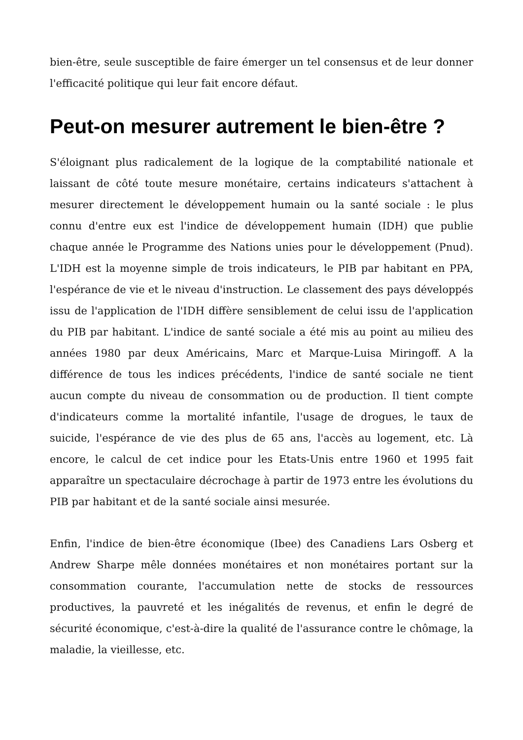bien-être, seule susceptible de faire émerger un tel consensus et de leur donner l'efficacité politique qui leur fait encore défaut.
Peut-on mesurer autrement le bien-être ?
S'éloignant plus radicalement de la logique de la comptabilité nationale et laissant de côté toute mesure monétaire, certains indicateurs s'attachent à mesurer directement le développement humain ou la santé sociale : le plus connu d'entre eux est l'indice de développement humain (IDH) que publie chaque année le Programme des Nations unies pour le développement (Pnud). L'IDH est la moyenne simple de trois indicateurs, le PIB par habitant en PPA, l'espérance de vie et le niveau d'instruction. Le classement des pays développés issu de l'application de l'IDH diffère sensiblement de celui issu de l'application du PIB par habitant. L'indice de santé sociale a été mis au point au milieu des années 1980 par deux Américains, Marc et Marque-Luisa Miringoff. A la différence de tous les indices précédents, l'indice de santé sociale ne tient aucun compte du niveau de consommation ou de production. Il tient compte d'indicateurs comme la mortalité infantile, l'usage de drogues, le taux de suicide, l'espérance de vie des plus de 65 ans, l'accès au logement, etc. Là encore, le calcul de cet indice pour les Etats-Unis entre 1960 et 1995 fait apparaître un spectaculaire décrochage à partir de 1973 entre les évolutions du PIB par habitant et de la santé sociale ainsi mesurée.
Enfin, l'indice de bien-être économique (Ibee) des Canadiens Lars Osberg et Andrew Sharpe mêle données monétaires et non monétaires portant sur la consommation courante, l'accumulation nette de stocks de ressources productives, la pauvreté et les inégalités de revenus, et enfin le degré de sécurité économique, c'est-à-dire la qualité de l'assurance contre le chômage, la maladie, la vieillesse, etc.